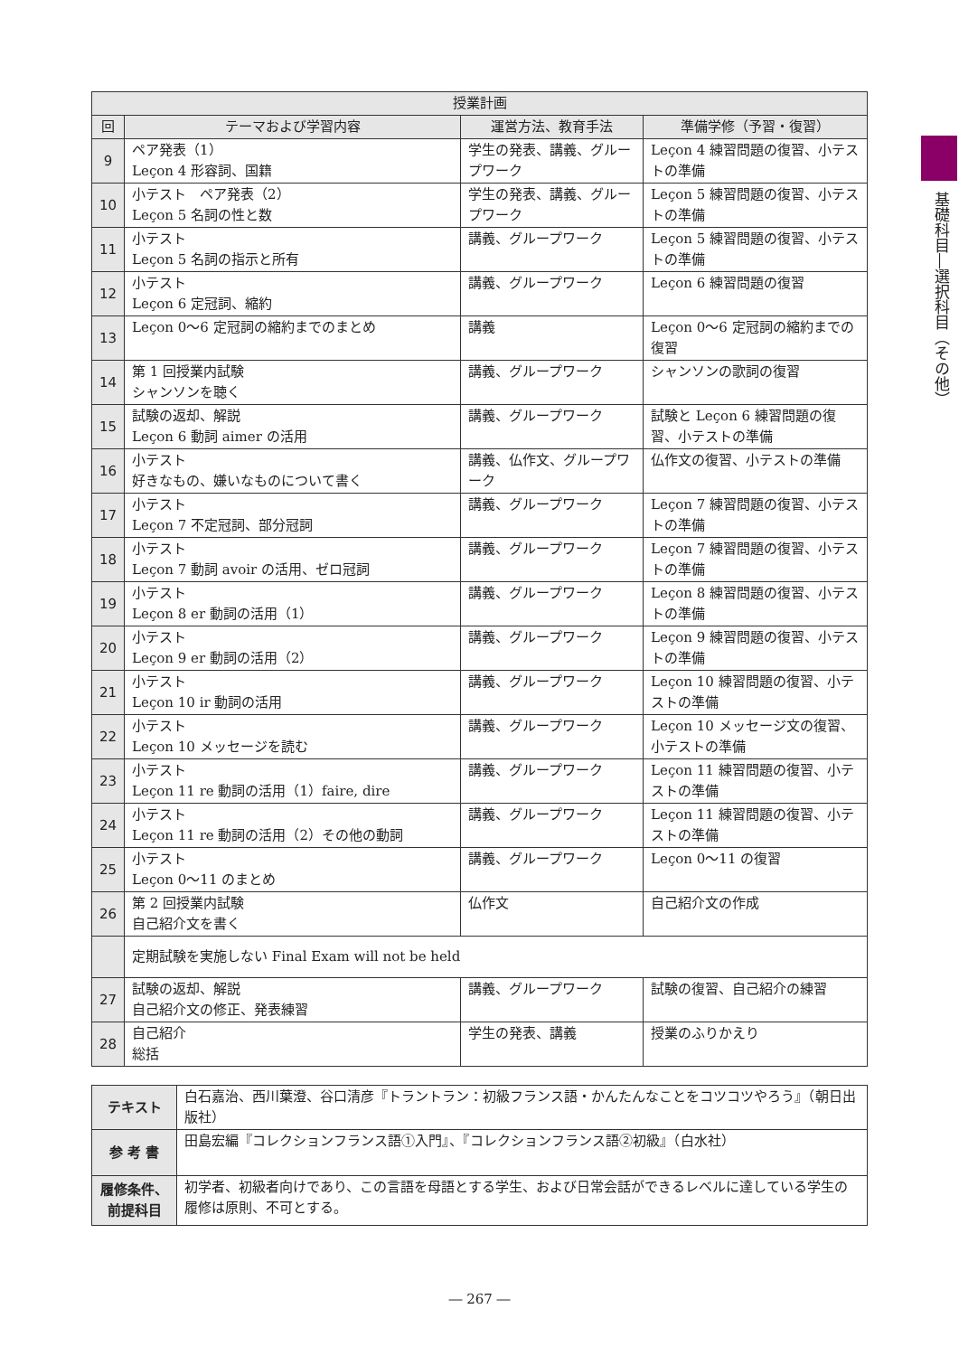| 授業計画 | | | |
| --- | --- | --- | --- |
| 回 | テーマおよび学習内容 | 運営方法、教育手法 | 準備学修（予習・復習） |
| 9 | ペア発表（1） Leçon 4 形容詞、国籍 | 学生の発表、講義、グループワーク | Leçon 4 練習問題の復習、小テストの準備 |
| 10 | 小テスト ペア発表（2） Leçon 5 名詞の性と数 | 学生の発表、講義、グループワーク | Leçon 5 練習問題の復習、小テストの準備 |
| 11 | 小テスト Leçon 5 名詞の指示と所有 | 講義、グループワーク | Leçon 5 練習問題の復習、小テストの準備 |
| 12 | 小テスト Leçon 6 定冠詞、縮約 | 講義、グループワーク | Leçon 6 練習問題の復習 |
| 13 | Leçon 0〜6 定冠詞の縮約までのまとめ | 講義 | Leçon 0〜6 定冠詞の縮約までの復習 |
| 14 | 第 1 回授業内試験 シャンソンを聴く | 講義、グループワーク | シャンソンの歌詞の復習 |
| 15 | 試験の返却、解説 Leçon 6 動詞 aimer の活用 | 講義、グループワーク | 試験と Leçon 6 練習問題の復習、小テストの準備 |
| 16 | 小テスト 好きなもの、嫌いなものについて書く | 講義、仏作文、グループワーク | 仏作文の復習、小テストの準備 |
| 17 | 小テスト Leçon 7 不定冠詞、部分冠詞 | 講義、グループワーク | Leçon 7 練習問題の復習、小テストの準備 |
| 18 | 小テスト Leçon 7 動詞 avoir の活用、ゼロ冠詞 | 講義、グループワーク | Leçon 7 練習問題の復習、小テストの準備 |
| 19 | 小テスト Leçon 8 er 動詞の活用（1） | 講義、グループワーク | Leçon 8 練習問題の復習、小テストの準備 |
| 20 | 小テスト Leçon 9 er 動詞の活用（2） | 講義、グループワーク | Leçon 9 練習問題の復習、小テストの準備 |
| 21 | 小テスト Leçon 10 ir 動詞の活用 | 講義、グループワーク | Leçon 10 練習問題の復習、小テストの準備 |
| 22 | 小テスト Leçon 10 メッセージを読む | 講義、グループワーク | Leçon 10 メッセージ文の復習、小テストの準備 |
| 23 | 小テスト Leçon 11 re 動詞の活用（1）faire, dire | 講義、グループワーク | Leçon 11 練習問題の復習、小テストの準備 |
| 24 | 小テスト Leçon 11 re 動詞の活用（2）その他の動詞 | 講義、グループワーク | Leçon 11 練習問題の復習、小テストの準備 |
| 25 | 小テスト Leçon 0〜11 のまとめ | 講義、グループワーク | Leçon 0〜11 の復習 |
| 26 | 第 2 回授業内試験 自己紹介文を書く | 仏作文 | 自己紹介文の作成 |
| | 定期試験を実施しない Final Exam will not be held | | |
| 27 | 試験の返却、解説 自己紹介文の修正、発表練習 | 講義、グループワーク | 試験の復習、自己紹介の練習 |
| 28 | 自己紹介 総括 | 学生の発表、講義 | 授業のふりかえり |
| テキスト | 白石嘉治、西川葉澄、谷口清彦『トラントラン：初級フランス語・かんたんなことをコツコツやろう』（朝日出版社） |
| 参 考 書 | 田島宏編『コレクションフランス語①入門』、『コレクションフランス語②初級』（白水社） |
| 履修条件、 前提科目 | 初学者、初級者向けであり、この言語を母語とする学生、および日常会話ができるレベルに達している学生の履修は原則、不可とする。 |
基礎科目―選択科目（その他）
― 267 ―